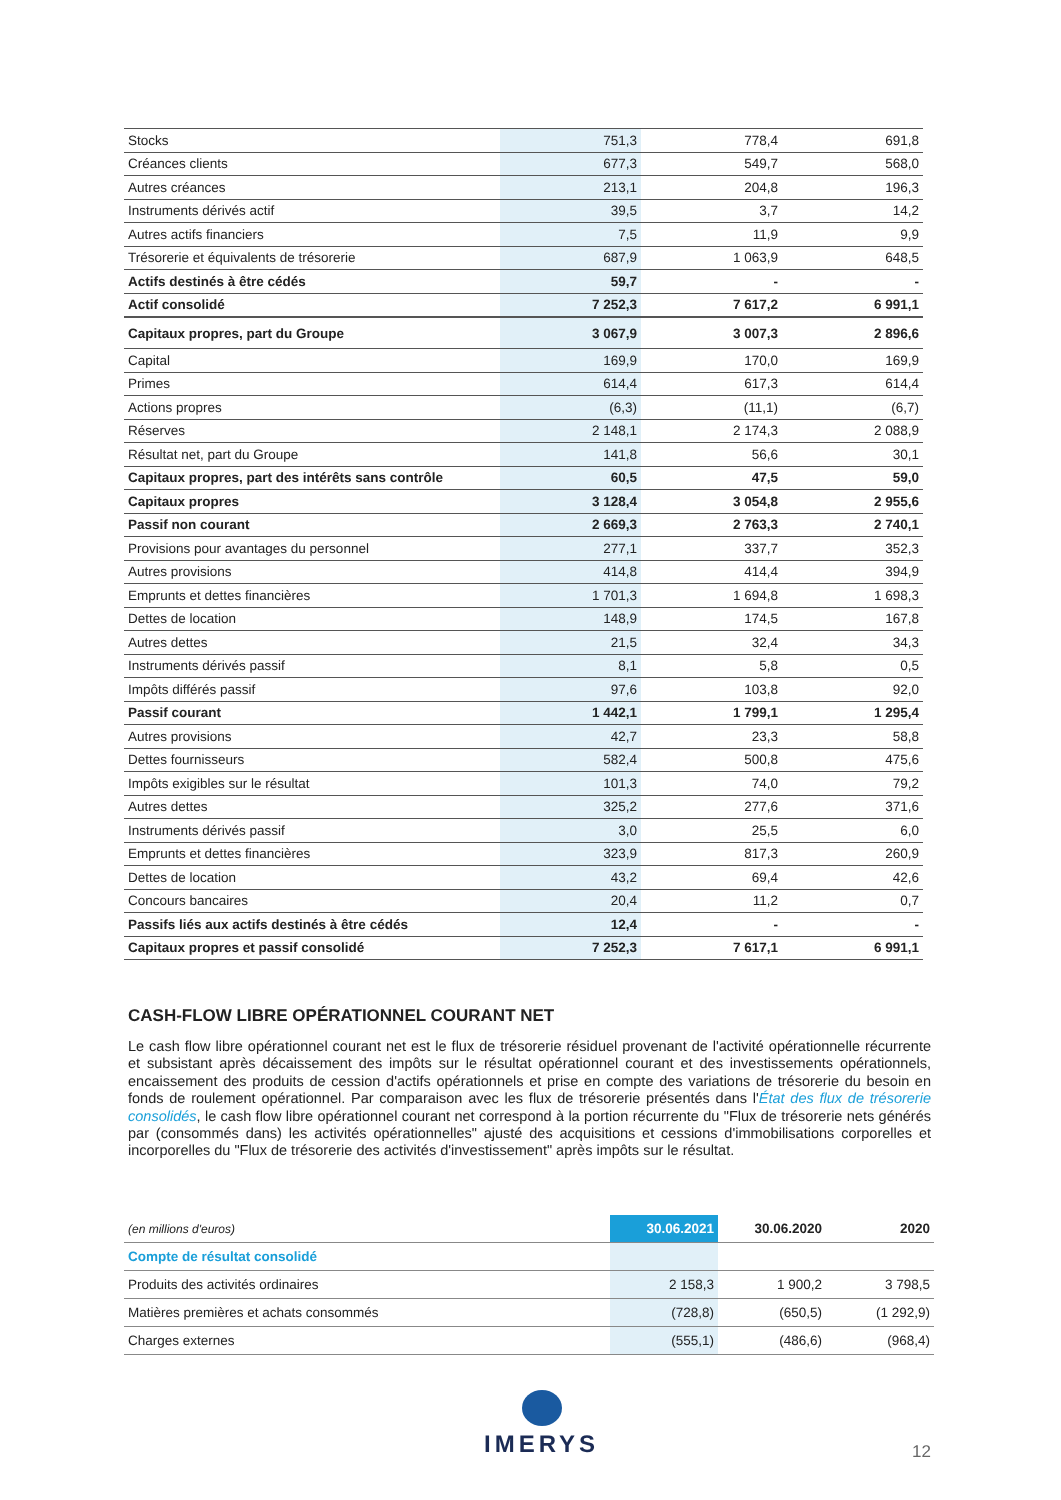| Stocks | 751,3 | 778,4 | 691,8 |
| Créances clients | 677,3 | 549,7 | 568,0 |
| Autres créances | 213,1 | 204,8 | 196,3 |
| Instruments dérivés actif | 39,5 | 3,7 | 14,2 |
| Autres actifs financiers | 7,5 | 11,9 | 9,9 |
| Trésorerie et équivalents de trésorerie | 687,9 | 1 063,9 | 648,5 |
| Actifs destinés à être cédés | 59,7 | - | - |
| Actif consolidé | 7 252,3 | 7 617,2 | 6 991,1 |
| Capitaux propres, part du Groupe | 3 067,9 | 3 007,3 | 2 896,6 |
| Capital | 169,9 | 170,0 | 169,9 |
| Primes | 614,4 | 617,3 | 614,4 |
| Actions propres | (6,3) | (11,1) | (6,7) |
| Réserves | 2 148,1 | 2 174,3 | 2 088,9 |
| Résultat net, part du Groupe | 141,8 | 56,6 | 30,1 |
| Capitaux propres, part des intérêts sans contrôle | 60,5 | 47,5 | 59,0 |
| Capitaux propres | 3 128,4 | 3 054,8 | 2 955,6 |
| Passif non courant | 2 669,3 | 2 763,3 | 2 740,1 |
| Provisions pour avantages du personnel | 277,1 | 337,7 | 352,3 |
| Autres provisions | 414,8 | 414,4 | 394,9 |
| Emprunts et dettes financières | 1 701,3 | 1 694,8 | 1 698,3 |
| Dettes de location | 148,9 | 174,5 | 167,8 |
| Autres dettes | 21,5 | 32,4 | 34,3 |
| Instruments dérivés passif | 8,1 | 5,8 | 0,5 |
| Impôts différés passif | 97,6 | 103,8 | 92,0 |
| Passif courant | 1 442,1 | 1 799,1 | 1 295,4 |
| Autres provisions | 42,7 | 23,3 | 58,8 |
| Dettes fournisseurs | 582,4 | 500,8 | 475,6 |
| Impôts exigibles sur le résultat | 101,3 | 74,0 | 79,2 |
| Autres dettes | 325,2 | 277,6 | 371,6 |
| Instruments dérivés passif | 3,0 | 25,5 | 6,0 |
| Emprunts et dettes financières | 323,9 | 817,3 | 260,9 |
| Dettes de location | 43,2 | 69,4 | 42,6 |
| Concours bancaires | 20,4 | 11,2 | 0,7 |
| Passifs liés aux actifs destinés à être cédés | 12,4 | - | - |
| Capitaux propres et passif consolidé | 7 252,3 | 7 617,1 | 6 991,1 |
CASH-FLOW LIBRE OPÉRATIONNEL COURANT NET
Le cash flow libre opérationnel courant net est le flux de trésorerie résiduel provenant de l'activité opérationnelle récurrente et subsistant après décaissement des impôts sur le résultat opérationnel courant et des investissements opérationnels, encaissement des produits de cession d'actifs opérationnels et prise en compte des variations de trésorerie du besoin en fonds de roulement opérationnel. Par comparaison avec les flux de trésorerie présentés dans l'État des flux de trésorerie consolidés, le cash flow libre opérationnel courant net correspond à la portion récurrente du "Flux de trésorerie nets générés par (consommés dans) les activités opérationnelles" ajusté des acquisitions et cessions d'immobilisations corporelles et incorporelles du "Flux de trésorerie des activités d'investissement" après impôts sur le résultat.
| (en millions d'euros) | 30.06.2021 | 30.06.2020 | 2020 |
| Compte de résultat consolidé | | | |
| Produits des activités ordinaires | 2 158,3 | 1 900,2 | 3 798,5 |
| Matières premières et achats consommés | (728,8) | (650,5) | (1 292,9) |
| Charges externes | (555,1) | (486,6) | (968,4) |
IMERYS
12